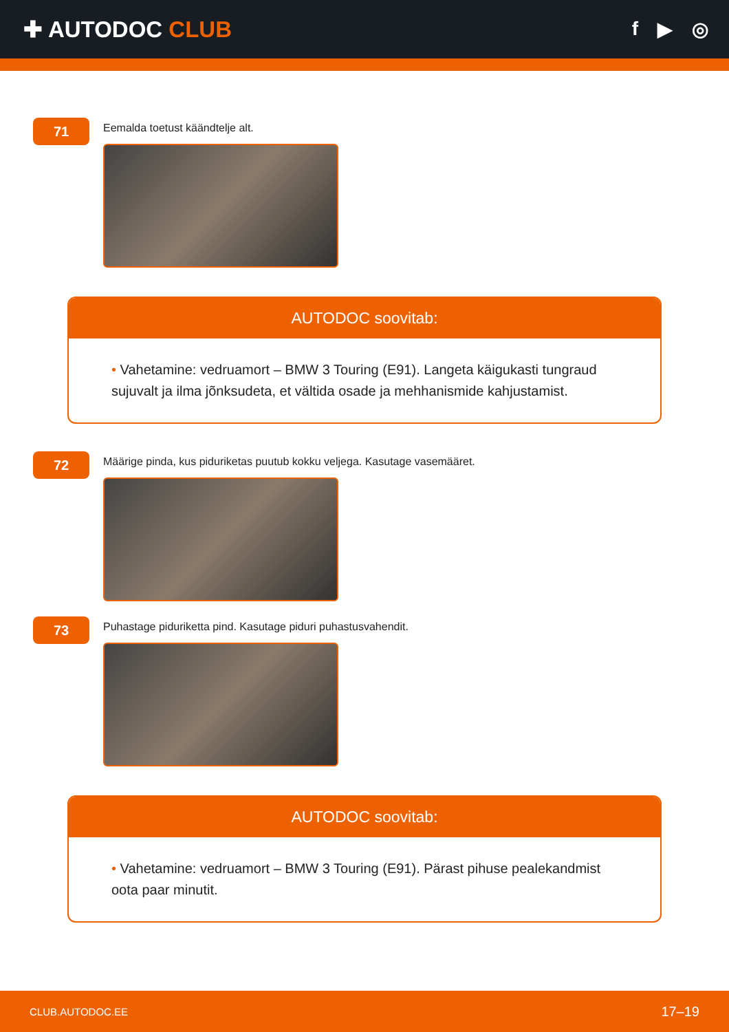✚ AUTODOC CLUB
f ▶ ◎
71
Eemalda toetust käändtelje alt.
AUTODOC soovitab:
• Vahetamine: vedruamort – BMW 3 Touring (E91). Langeta käigukasti tungraud sujuvalt ja ilma jõnksudeta, et vältida osade ja mehhanismide kahjustamist.
72
Määrige pinda, kus piduriketas puutub kokku veljega. Kasutage vasemääret.
73
Puhastage piduriketta pind. Kasutage piduri puhastusvahendit.
AUTODOC soovitab:
• Vahetamine: vedruamort – BMW 3 Touring (E91). Pärast pihuse pealekandmist oota paar minutit.
CLUB.AUTODOC.EE 17–19